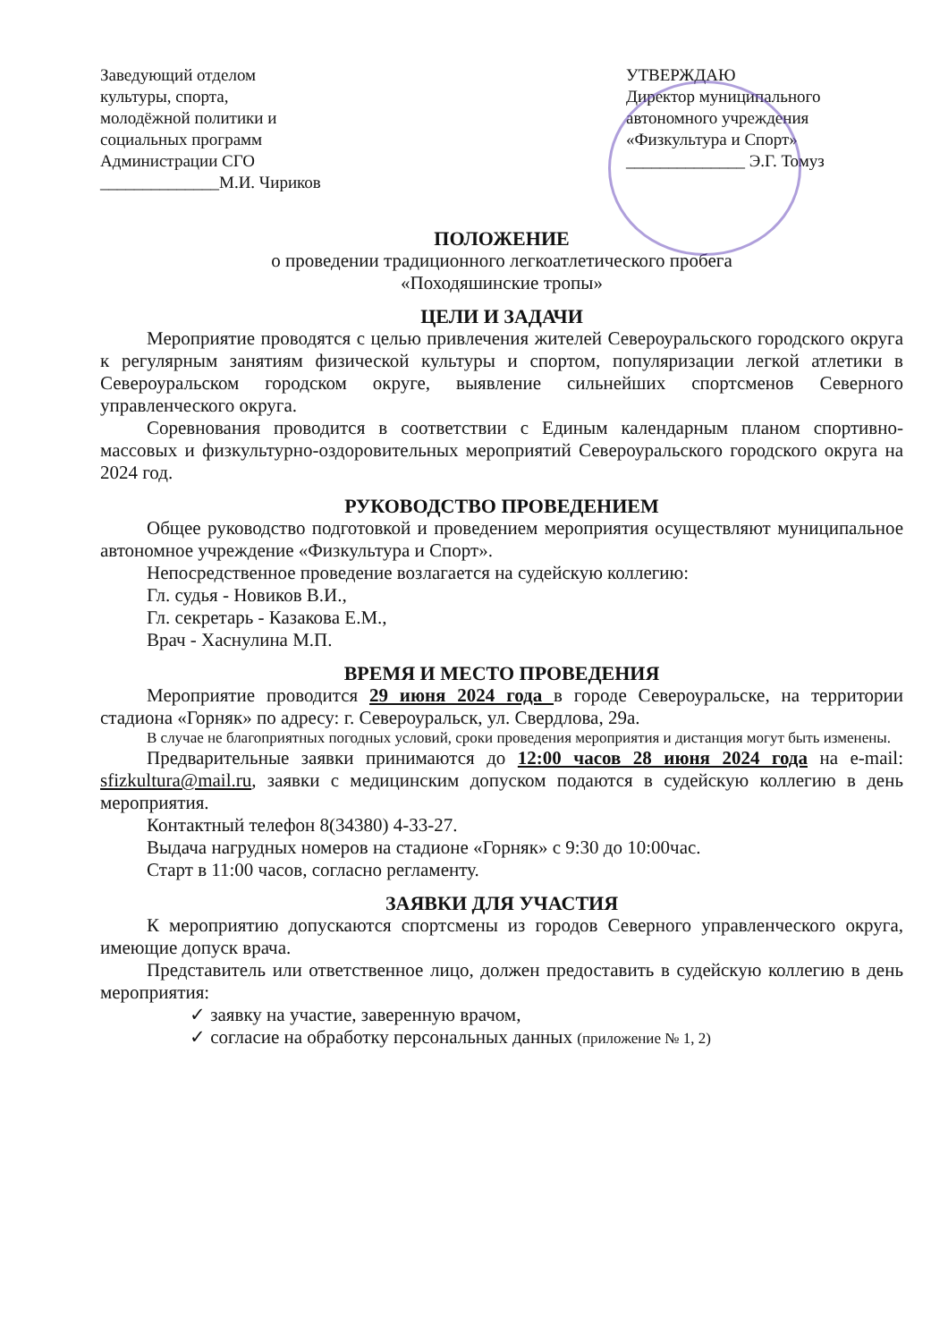Заведующий отделом
культуры, спорта,
молодёжной политики и
социальных программ
Администрации СГО
______________М.И. Чириков
УТВЕРЖДАЮ
Директор муниципального
автономного учреждения
«Физкультура и Спорт»
______________ Э.Г. Томуз
ПОЛОЖЕНИЕ
о проведении традиционного легкоатлетического пробега
«Походяшинские тропы»
ЦЕЛИ И ЗАДАЧИ
Мероприятие проводятся с целью привлечения жителей Североуральского городского округа к регулярным занятиям физической культуры и спортом, популяризации легкой атлетики в Североуральском городском округе, выявление сильнейших спортсменов Северного управленческого округа.
Соревнования проводится в соответствии с Единым календарным планом спортивно-массовых и физкультурно-оздоровительных мероприятий Североуральского городского округа на 2024 год.
РУКОВОДСТВО ПРОВЕДЕНИЕМ
Общее руководство подготовкой и проведением мероприятия осуществляют муниципальное автономное учреждение «Физкультура и Спорт».
Непосредственное проведение возлагается на судейскую коллегию:
Гл. судья - Новиков В.И.,
Гл. секретарь - Казакова Е.М.,
Врач - Хаснулина М.П.
ВРЕМЯ И МЕСТО ПРОВЕДЕНИЯ
Мероприятие проводится 29 июня 2024 года в городе Североуральске, на территории стадиона «Горняк» по адресу: г. Североуральск, ул. Свердлова, 29а.
В случае не благоприятных погодных условий, сроки проведения мероприятия и дистанция могут быть изменены.
Предварительные заявки принимаются до 12:00 часов 28 июня 2024 года на e-mail: sfizkultura@mail.ru, заявки с медицинским допуском подаются в судейскую коллегию в день мероприятия.
Контактный телефон 8(34380) 4-33-27.
Выдача нагрудных номеров на стадионе «Горняк» с 9:30 до 10:00час.
Старт в 11:00 часов, согласно регламенту.
ЗАЯВКИ ДЛЯ УЧАСТИЯ
К мероприятию допускаются спортсмены из городов Северного управленческого округа, имеющие допуск врача.
Представитель или ответственное лицо, должен предоставить в судейскую коллегию в день мероприятия:
✓ заявку на участие, заверенную врачом,
✓ согласие на обработку персональных данных (приложение № 1, 2)